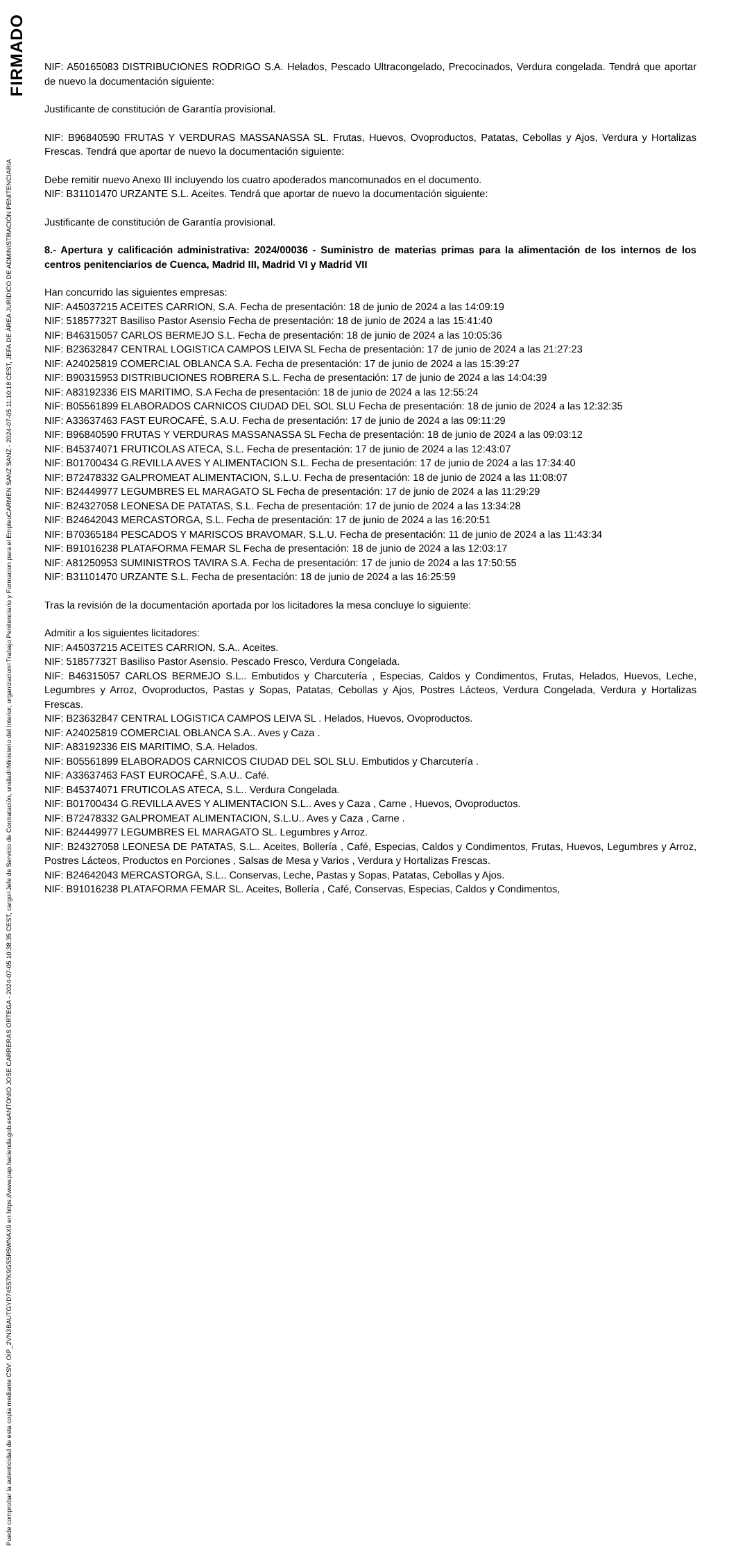FIRMADO
CARMEN SANZ SANZ - 2024-07-05 11:10:18 CEST, JEFA DE ÁREA JURÍDICO DE ADMINISTRACIÓN PENITENCIARIA
ANTONIO JOSE CARRERAS ORTEGA - 2024-07-05 10:38:35 CEST, cargo=Jefe de Servicio de Contratación, unidad=Ministerio del Interior, organizacion=Trabajo Penitenciario y Formacion para el Empleo
Puede comprobar la autenticidad de esta copia mediante CSV: OIP_2VN3BAUTGYD745S7K9GS5R5WNAX9 en https://www.pap.hacienda.gob.es
NIF: A50165083 DISTRIBUCIONES RODRIGO S.A. Helados, Pescado Ultracongelado, Precocinados, Verdura congelada. Tendrá que aportar de nuevo la documentación siguiente:
Justificante de constitución de Garantía provisional.
NIF: B96840590 FRUTAS Y VERDURAS MASSANASSA SL. Frutas, Huevos, Ovoproductos, Patatas, Cebollas y Ajos, Verdura y Hortalizas Frescas. Tendrá que aportar de nuevo la documentación siguiente:
Debe remitir nuevo Anexo III incluyendo los cuatro apoderados mancomunados en el documento.
NIF: B31101470 URZANTE S.L. Aceites. Tendrá que aportar de nuevo la documentación siguiente:
Justificante de constitución de Garantía provisional.
8.- Apertura y calificación administrativa: 2024/00036 - Suministro de materias primas para la alimentación de los internos de los centros penitenciarios de Cuenca, Madrid III, Madrid VI y Madrid VII
Han concurrido las siguientes empresas:
NIF: A45037215 ACEITES CARRION, S.A. Fecha de presentación: 18 de junio de 2024 a las 14:09:19
NIF: 51857732T Basiliso Pastor Asensio Fecha de presentación: 18 de junio de 2024 a las 15:41:40
NIF: B46315057 CARLOS BERMEJO S.L. Fecha de presentación: 18 de junio de 2024 a las 10:05:36
NIF: B23632847 CENTRAL LOGISTICA CAMPOS LEIVA SL Fecha de presentación: 17 de junio de 2024 a las 21:27:23
NIF: A24025819 COMERCIAL OBLANCA S.A. Fecha de presentación: 17 de junio de 2024 a las 15:39:27
NIF: B90315953 DISTRIBUCIONES ROBRERA S.L. Fecha de presentación: 17 de junio de 2024 a las 14:04:39
NIF: A83192336 EIS MARITIMO, S.A Fecha de presentación: 18 de junio de 2024 a las 12:55:24
NIF: B05561899 ELABORADOS CARNICOS CIUDAD DEL SOL SLU Fecha de presentación: 18 de junio de 2024 a las 12:32:35
NIF: A33637463 FAST EUROCAFÉ, S.A.U. Fecha de presentación: 17 de junio de 2024 a las 09:11:29
NIF: B96840590 FRUTAS Y VERDURAS MASSANASSA SL Fecha de presentación: 18 de junio de 2024 a las 09:03:12
NIF: B45374071 FRUTICOLAS ATECA, S.L. Fecha de presentación: 17 de junio de 2024 a las 12:43:07
NIF: B01700434 G.REVILLA AVES Y ALIMENTACION S.L. Fecha de presentación: 17 de junio de 2024 a las 17:34:40
NIF: B72478332 GALPROMEAT ALIMENTACION, S.L.U. Fecha de presentación: 18 de junio de 2024 a las 11:08:07
NIF: B24449977 LEGUMBRES EL MARAGATO SL Fecha de presentación: 17 de junio de 2024 a las 11:29:29
NIF: B24327058 LEONESA DE PATATAS, S.L. Fecha de presentación: 17 de junio de 2024 a las 13:34:28
NIF: B24642043 MERCASTORGA, S.L. Fecha de presentación: 17 de junio de 2024 a las 16:20:51
NIF: B70365184 PESCADOS Y MARISCOS BRAVOMAR, S.L.U. Fecha de presentación: 11 de junio de 2024 a las 11:43:34
NIF: B91016238 PLATAFORMA FEMAR SL Fecha de presentación: 18 de junio de 2024 a las 12:03:17
NIF: A81250953 SUMINISTROS TAVIRA S.A. Fecha de presentación: 17 de junio de 2024 a las 17:50:55
NIF: B31101470 URZANTE S.L. Fecha de presentación: 18 de junio de 2024 a las 16:25:59
Tras la revisión de la documentación aportada por los licitadores la mesa concluye lo siguiente:
Admitir a los siguientes licitadores:
NIF: A45037215 ACEITES CARRION, S.A.. Aceites.
NIF: 51857732T Basiliso Pastor Asensio. Pescado Fresco, Verdura Congelada.
NIF: B46315057 CARLOS BERMEJO S.L.. Embutidos y Charcutería , Especias, Caldos y Condimentos, Frutas, Helados, Huevos, Leche, Legumbres y Arroz, Ovoproductos, Pastas y Sopas, Patatas, Cebollas y Ajos, Postres Lácteos, Verdura Congelada, Verdura y Hortalizas Frescas.
NIF: B23632847 CENTRAL LOGISTICA CAMPOS LEIVA SL . Helados, Huevos, Ovoproductos.
NIF: A24025819 COMERCIAL OBLANCA S.A.. Aves y Caza .
NIF: A83192336 EIS MARITIMO, S.A. Helados.
NIF: B05561899 ELABORADOS CARNICOS CIUDAD DEL SOL SLU. Embutidos y Charcutería .
NIF: A33637463 FAST EUROCAFÉ, S.A.U.. Café.
NIF: B45374071 FRUTICOLAS ATECA, S.L.. Verdura Congelada.
NIF: B01700434 G.REVILLA AVES Y ALIMENTACION S.L.. Aves y Caza , Carne , Huevos, Ovoproductos.
NIF: B72478332 GALPROMEAT ALIMENTACION, S.L.U.. Aves y Caza , Carne .
NIF: B24449977 LEGUMBRES EL MARAGATO SL. Legumbres y Arroz.
NIF: B24327058 LEONESA DE PATATAS, S.L.. Aceites, Bollería , Café, Especias, Caldos y Condimentos, Frutas, Huevos, Legumbres y Arroz, Postres Lácteos, Productos en Porciones , Salsas de Mesa y Varios , Verdura y Hortalizas Frescas.
NIF: B24642043 MERCASTORGA, S.L.. Conservas, Leche, Pastas y Sopas, Patatas, Cebollas y Ajos.
NIF: B91016238 PLATAFORMA FEMAR SL. Aceites, Bollería , Café, Conservas, Especias, Caldos y Condimentos,